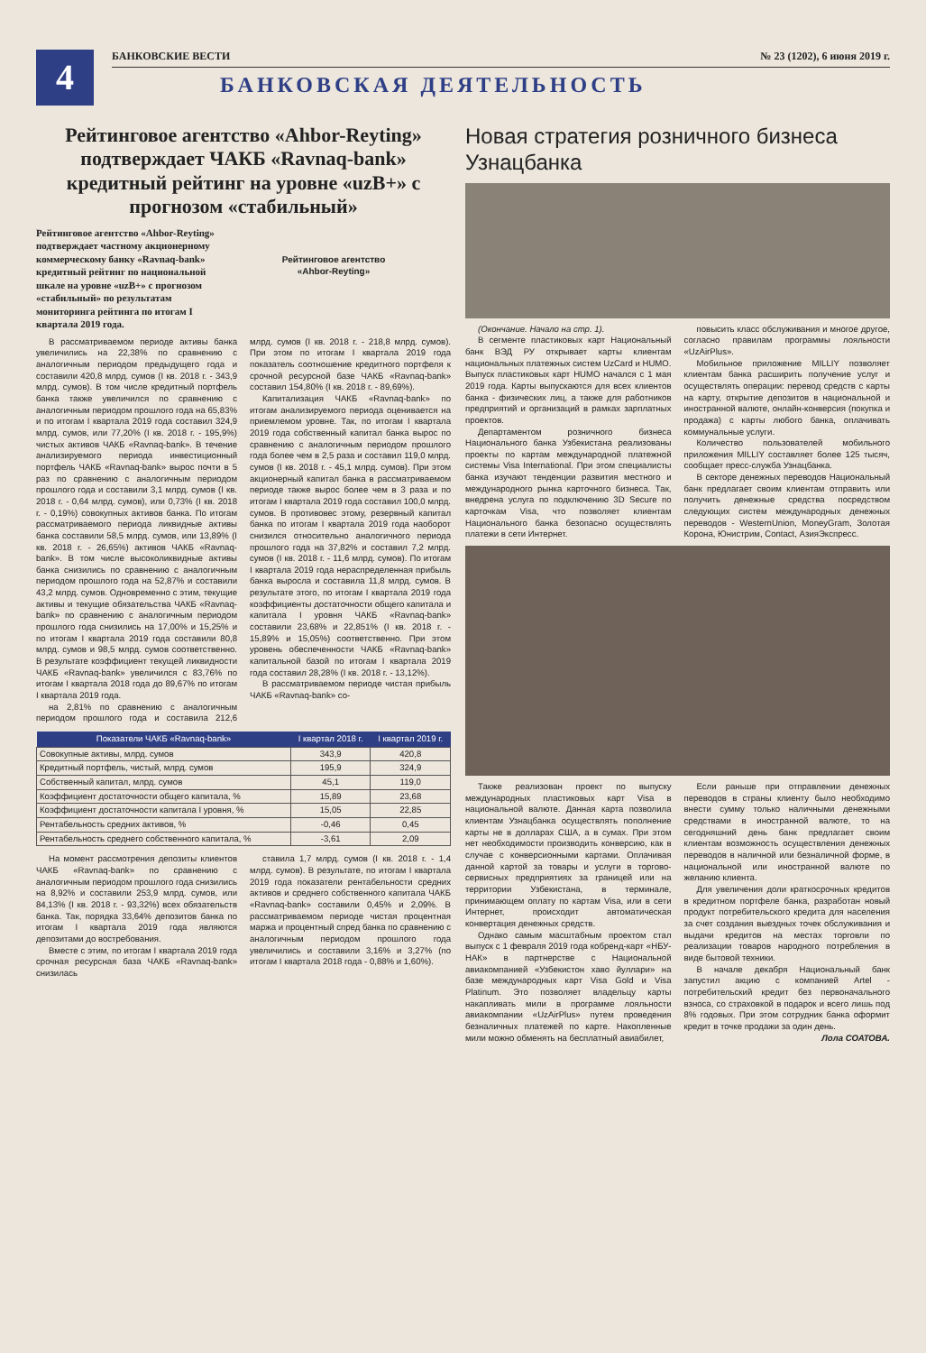4
БАНКОВСКИЕ ВЕСТИ № 23 (1202), 6 июня 2019 г.
БАНКОВСКАЯ ДЕЯТЕЛЬНОСТЬ
Рейтинговое агентство «Ahbor-Reyting» подтверждает ЧАКБ «Ravnaq-bank» кредитный рейтинг на уровне «uzB+» с прогнозом «стабильный»
Рейтинговое агентство «Ahbor-Reyting» подтверждает частному акционерному коммерческому банку «Ravnaq-bank» кредитный рейтинг по национальной шкале на уровне «uzB+» с прогнозом «стабильный» по результатам мониторинга рейтинга по итогам I квартала 2019 года.
Рейтинговое агентство
«Ahbor-Reyting»
В рассматриваемом периоде активы банка увеличились на 22,38% по сравнению с аналогичным периодом предыдущего года и составили 420,8 млрд. сумов (I кв. 2018 г. - 343,9 млрд. сумов). В том числе кредитный портфель банка также увеличился по сравнению с аналогичным периодом прошлого года на 65,83% и по итогам I квартала 2019 года составил 324,9 млрд. сумов, или 77,20% (I кв. 2018 г. - 195,9%) чистых активов ЧАКБ «Ravnaq-bank». В течение анализируемого периода инвестиционный портфель ЧАКБ «Ravnaq-bank» вырос почти в 5 раз по сравнению с аналогичным периодом прошлого года и составили 3,1 млрд. сумов (I кв. 2018 г. - 0,64 млрд. сумов), или 0,73% (I кв. 2018 г. - 0,19%) совокупных активов банка. По итогам рассматриваемого периода ликвидные активы банка составили 58,5 млрд. сумов, или 13,89% (I кв. 2018 г. - 26,65%) активов ЧАКБ «Ravnaq-bank». В том числе высоколиквидные активы банка снизились по сравнению с аналогичным периодом прошлого года на 52,87% и составили 43,2 млрд. сумов. Одновременно с этим, текущие активы и текущие обязательства ЧАКБ «Ravnaq-bank» по сравнению с аналогичным периодом прошлого года снизились на 17,00% и 15,25% и по итогам I квартала 2019 года составили 80,8 млрд. сумов и 98,5 млрд. сумов соответственно. В результате коэффициент текущей ликвидности ЧАКБ «Ravnaq-bank» увеличился с 83,76% по итогам I квартала 2018 года до 89,67% по итогам I квартала 2019 года.
на 2,81% по сравнению с аналогичным периодом прошлого года и составила 212,6 млрд. сумов (I кв. 2018 г. - 218,8 млрд. сумов). При этом по итогам I квартала 2019 года показатель соотношение кредитного портфеля к срочной ресурсной базе ЧАКБ «Ravnaq-bank» составил 154,80% (I кв. 2018 г. - 89,69%).
Капитализация ЧАКБ «Ravnaq-bank» по итогам анализируемого периода оценивается на приемлемом уровне. Так, по итогам I квартала 2019 года собственный капитал банка вырос по сравнению с аналогичным периодом прошлого года более чем в 2,5 раза и составил 119,0 млрд. сумов (I кв. 2018 г. - 45,1 млрд. сумов). При этом акционерный капитал банка в рассматриваемом периоде также вырос более чем в 3 раза и по итогам I квартала 2019 года составил 100,0 млрд. сумов. В противовес этому, резервный капитал банка по итогам I квартала 2019 года наоборот снизился относительно аналогичного периода прошлого года на 37,82% и составил 7,2 млрд. сумов (I кв. 2018 г. - 11,6 млрд. сумов). По итогам I квартала 2019 года нераспределенная прибыль банка выросла и составила 11,8 млрд. сумов. В результате этого, по итогам I квартала 2019 года коэффициенты достаточности общего капитала и капитала I уровня ЧАКБ «Ravnaq-bank» составили 23,68% и 22,851% (I кв. 2018 г. - 15,89% и 15,05%) соответственно. При этом уровень обеспеченности ЧАКБ «Ravnaq-bank» капитальной базой по итогам I квартала 2019 года составил 28,28% (I кв. 2018 г. - 13,12%).
В рассматриваемом периоде чистая прибыль ЧАКБ «Ravnaq-bank» со-
| Показатели ЧАКБ «Ravnaq-bank» | I квартал 2018 г. | I квартал 2019 г. |
| --- | --- | --- |
| Совокупные активы, млрд. сумов | 343,9 | 420,8 |
| Кредитный портфель, чистый, млрд. сумов | 195,9 | 324,9 |
| Собственный капитал, млрд. сумов | 45,1 | 119,0 |
| Коэффициент достаточности общего капитала, % | 15,89 | 23,68 |
| Коэффициент достаточности капитала I уровня, % | 15,05 | 22,85 |
| Рентабельность средних активов, % | -0,46 | 0,45 |
| Рентабельность среднего собственного капитала, % | -3,61 | 2,09 |
На момент рассмотрения депозиты клиентов ЧАКБ «Ravnaq-bank» по сравнению с аналогичным периодом прошлого года снизились на 8,92% и составили 253,9 млрд. сумов, или 84,13% (I кв. 2018 г. - 93,32%) всех обязательств банка. Так, порядка 33,64% депозитов банка по итогам I квартала 2019 года являются депозитами до востребования.
Вместе с этим, по итогам I квартала 2019 года срочная ресурсная база ЧАКБ «Ravnaq-bank» снизилась
ставила 1,7 млрд. сумов (I кв. 2018 г. - 1,4 млрд. сумов). В результате, по итогам I квартала 2019 года показатели рентабельности средних активов и среднего собственного капитала ЧАКБ «Ravnaq-bank» составили 0,45% и 2,09%. В рассматриваемом периоде чистая процентная маржа и процентный спред банка по сравнению с аналогичным периодом прошлого года увеличились и составили 3,16% и 3,27% (по итогам I квартала 2018 года - 0,88% и 1,60%).
Новая стратегия розничного бизнеса Узнацбанка
(Окончание. Начало на стр. 1).
В сегменте пластиковых карт Национальный банк ВЭД РУ открывает карты клиентам национальных платежных систем UzCard и HUMO. Выпуск пластиковых карт HUMO начался с 1 мая 2019 года. Карты выпускаются для всех клиентов банка - физических лиц, а также для работников предприятий и организаций в рамках зарплатных проектов.
Департаментом розничного бизнеса Национального банка Узбекистана реализованы проекты по картам международной платежной системы Visa International. При этом специалисты банка изучают тенденции развития местного и международного рынка карточного бизнеса. Так, внедрена услуга по подключению 3D Secure по карточкам Visa, что позволяет клиентам Национального банка безопасно осуществлять платежи в сети Интернет.
повысить класс обслуживания и многое другое, согласно правилам программы лояльности «UzAirPlus».
Мобильное приложение MILLIY позволяет клиентам банка расширить получение услуг и осуществлять операции: перевод средств с карты на карту, открытие депозитов в национальной и иностранной валюте, онлайн-конверсия (покупка и продажа) с карты любого банка, оплачивать коммунальные услуги.
Количество пользователей мобильного приложения MILLIY составляет более 125 тысяч, сообщает пресс-служба Узнацбанка.
В секторе денежных переводов Национальный банк предлагает своим клиентам отправить или получить денежные средства посредством следующих систем международных денежных переводов - WesternUnion, MoneyGram, Золотая Корона, Юнистрим, Contact, АзияЭкспресс.
Также реализован проект по выпуску международных пластиковых карт Visa в национальной валюте. Данная карта позволила клиентам Узнацбанка осуществлять пополнение карты не в долларах США, а в сумах. При этом нет необходимости производить конверсию, как в случае с конверсионными картами. Оплачивая данной картой за товары и услуги в торгово-сервисных предприятиях за границей или на территории Узбекистана, в терминале, принимающем оплату по картам Visa, или в сети Интернет, происходит автоматическая конвертация денежных средств.
Однако самым масштабным проектом стал выпуск с 1 февраля 2019 года кобренд-карт «НБУ-НАК» в партнерстве с Национальной авиакомпанией «Узбекистон хаво йуллари» на базе международных карт Visa Gold и Visa Platinum. Это позволяет владельцу карты накапливать мили в программе лояльности авиакомпании «UzAirPlus» путем проведения безналичных платежей по карте. Накопленные мили можно обменять на бесплатный авиабилет,
Если раньше при отправлении денежных переводов в страны клиенту было необходимо внести сумму только наличными денежными средствами в иностранной валюте, то на сегодняшний день банк предлагает своим клиентам возможность осуществления денежных переводов в наличной или безналичной форме, в национальной или иностранной валюте по желанию клиента.
Для увеличения доли краткосрочных кредитов в кредитном портфеле банка, разработан новый продукт потребительского кредита для населения за счет создания выездных точек обслуживания и выдачи кредитов на местах торговли по реализации товаров народного потребления в виде бытовой техники.
В начале декабря Национальный банк запустил акцию с компанией Artel - потребительский кредит без первоначального взноса, со страховкой в подарок и всего лишь под 8% годовых. При этом сотрудник банка оформит кредит в точке продажи за один день.
Лола СОАТОВА.